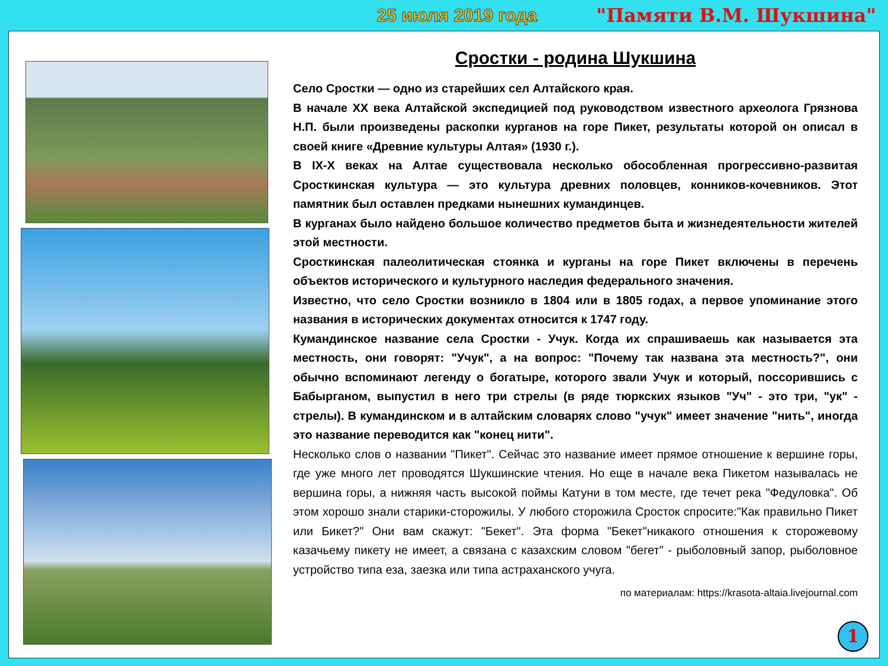25 июля 2019 года "Памяти В.М. Шукшина"
Сростки - родина Шукшина
Село Сростки — одно из старейших сел Алтайского края.
В начале XX века Алтайской экспедицией под руководством известного археолога Грязнова Н.П. были произведены раскопки курганов на горе Пикет, результаты которой он описал в своей книге «Древние культуры Алтая» (1930 г.).
В IX-X веках на Алтае существовала несколько обособленная прогрессивно-развитая Сросткинская культура — это культура древних половцев, конников-кочевников. Этот памятник был оставлен предками нынешних кумандинцев.
В курганах было найдено большое количество предметов быта и жизнедеятельности жителей этой местности.
Сросткинская палеолитическая стоянка и курганы на горе Пикет включены в перечень объектов исторического и культурного наследия федерального значения.
Известно, что село Сростки возникло в 1804 или в 1805 годах, а первое упоминание этого названия в исторических документах относится к 1747 году.
Кумандинское название села Сростки - Учук. Когда их спрашиваешь как называется эта местность, они говорят: "Учук", а на вопрос: "Почему так названа эта местность?", они обычно вспоминают легенду о богатыре, которого звали Учук и который, поссорившись с Бабырганом, выпустил в него три стрелы (в ряде тюркских языков "Уч" - это три, "ук" - стрелы). В кумандинском и в алтайским словарях слово "учук" имеет значение "нить", иногда это название переводится как "конец нити".
Несколько слов о названии "Пикет". Сейчас это название имеет прямое отношение к вершине горы, где уже много лет проводятся Шукшинские чтения. Но еще в начале века Пикетом называлась не вершина горы, а нижняя часть высокой поймы Катуни в том месте, где течет река "Федуловка". Об этом хорошо знали старики-сторожилы. У любого сторожила Сросток спросите:"Как правильно Пикет или Бикет?" Они вам скажут: "Бекет". Эта форма "Бекет"никакого отношения к сторожевому казачьему пикету не имеет, а связана с казахским словом "бегет" - рыболовный запор, рыболовное устройство типа еза, заезка или типа астраханского учуга.
по материалам: https://krasota-altaia.livejournal.com
1